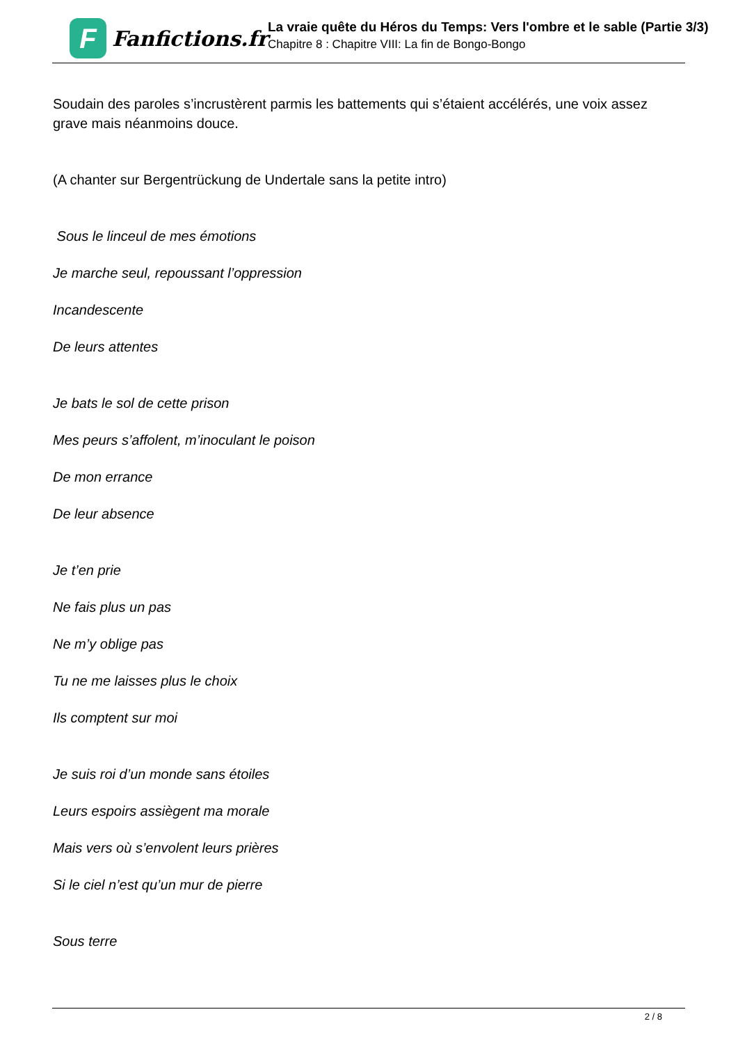F
Fanfictions.fr
La vraie quête du Héros du Temps: Vers l'ombre et le sable (Partie 3/3)
Chapitre 8 : Chapitre VIII: La fin de Bongo-Bongo
Soudain des paroles s’incrustèrent parmis les battements qui s’étaient accélérés, une voix assez grave mais néanmoins douce.
(A chanter sur Bergentrückung de Undertale sans la petite intro)
Sous le linceul de mes émotions
Je marche seul, repoussant l’oppression
Incandescente
De leurs attentes
Je bats le sol de cette prison
Mes peurs s’affolent, m’inoculant le poison
De mon errance
De leur absence
Je t’en prie
Ne fais plus un pas
Ne m’y oblige pas
Tu ne me laisses plus le choix
Ils comptent sur moi
Je suis roi d’un monde sans étoiles
Leurs espoirs assiègent ma morale
Mais vers où s’envolent leurs prières
Si le ciel n’est qu’un mur de pierre
Sous terre
2 / 8